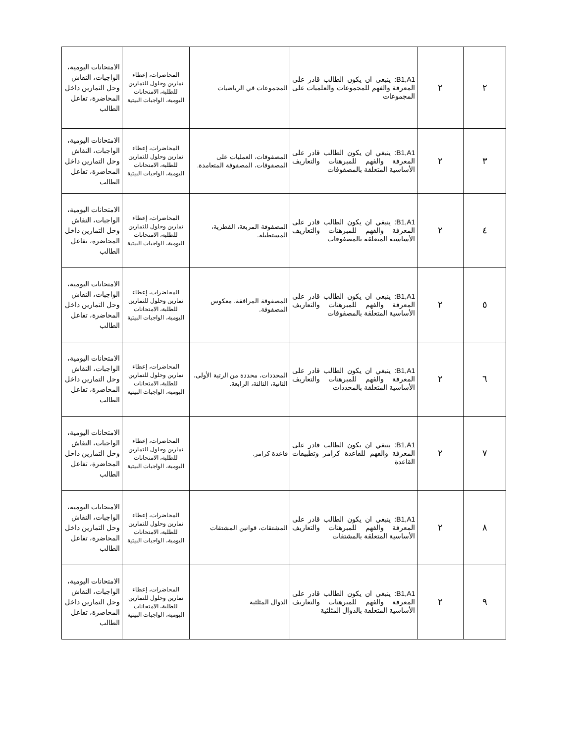| ٢ | ٢ | B1,A1: ينبغي ان يكون الطالب قادر على المعرفة والفهم للمجموعات والعلميات على المجموعات | المجموعات في الرياضيات | المحاضرات، إعطاء تمارين وحلول للتمارين للطلبة، الامتحانات اليومية، الواجبات البيتية | الامتحانات اليومية، الواجبات، النقاش وحل التمارين داخل المحاضرة، تفاعل الطالب |
| ٣ | ٢ | B1,A1: ينبغي ان يكون الطالب قادر على المعرفة والفهم للمبرهنات والتعاريف الأساسية المتعلقة بالمصفوفات | المصفوفات، العمليات على المصفوفات، المصفوفة المتعامدة. | المحاضرات، إعطاء تمارين وحلول للتمارين للطلبة، الامتحانات اليومية، الواجبات البيتية | الامتحانات اليومية، الواجبات، النقاش وحل التمارين داخل المحاضرة، تفاعل الطالب |
| ٤ | ٢ | B1,A1: ينبغي ان يكون الطالب قادر على المعرفة والفهم للمبرهنات والتعاريف الأساسية المتعلقة بالمصفوفات | المصفوفة المربعة، القطرية، المستطيلة. | المحاضرات، إعطاء تمارين وحلول للتمارين للطلبة، الامتحانات اليومية، الواجبات البيتية | الامتحانات اليومية، الواجبات، النقاش وحل التمارين داخل المحاضرة، تفاعل الطالب |
| ٥ | ٢ | B1,A1: ينبغي ان يكون الطالب قادر على المعرفة والفهم للمبرهنات والتعاريف الأساسية المتعلقة بالمصفوفات | المصفوفة المرافقة، معكوس المصفوفة. | المحاضرات، إعطاء تمارين وحلول للتمارين للطلبة، الامتحانات اليومية، الواجبات البيتية | الامتحانات اليومية، الواجبات، النقاش وحل التمارين داخل المحاضرة، تفاعل الطالب |
| ٦ | ٢ | B1,A1: ينبغي ان يكون الطالب قادر على المعرفة والفهم للمبرهنات والتعاريف الأساسية المتعلقة بالمحددات | المحددات، محددة من الرتبة الأولى، الثانية، الثالثة، الرابعة. | المحاضرات، إعطاء تمارين وحلول للتمارين للطلبة، الامتحانات اليومية، الواجبات البيتية | الامتحانات اليومية، الواجبات، النقاش وحل التمارين داخل المحاضرة، تفاعل الطالب |
| ٧ | ٢ | B1,A1: ينبغي ان يكون الطالب قادر على المعرفة والفهم للقاعدة كرامر وتطبيقات القاعدة | قاعدة كرامر. | المحاضرات، إعطاء تمارين وحلول للتمارين للطلبة، الامتحانات اليومية، الواجبات البيتية | الامتحانات اليومية، الواجبات، النقاش وحل التمارين داخل المحاضرة، تفاعل الطالب |
| ٨ | ٢ | B1,A1: ينبغي ان يكون الطالب قادر على المعرفة والفهم للمبرهنات والتعاريف الأساسية المتعلقة بالمشتقات | المشتقات، قوانين المشتقات | المحاضرات، إعطاء تمارين وحلول للتمارين للطلبة، الامتحانات اليومية، الواجبات البيتية | الامتحانات اليومية، الواجبات، النقاش وحل التمارين داخل المحاضرة، تفاعل الطالب |
| ٩ | ٢ | B1,A1: ينبغي ان يكون الطالب قادر على المعرفة والفهم للمبرهنات والتعاريف الأساسية المتعلقة بالدوال المثلثية | الدوال المثلثية | المحاضرات، إعطاء تمارين وحلول للتمارين للطلبة، الامتحانات اليومية، الواجبات البيتية | الامتحانات اليومية، الواجبات، النقاش وحل التمارين داخل المحاضرة، تفاعل الطالب |